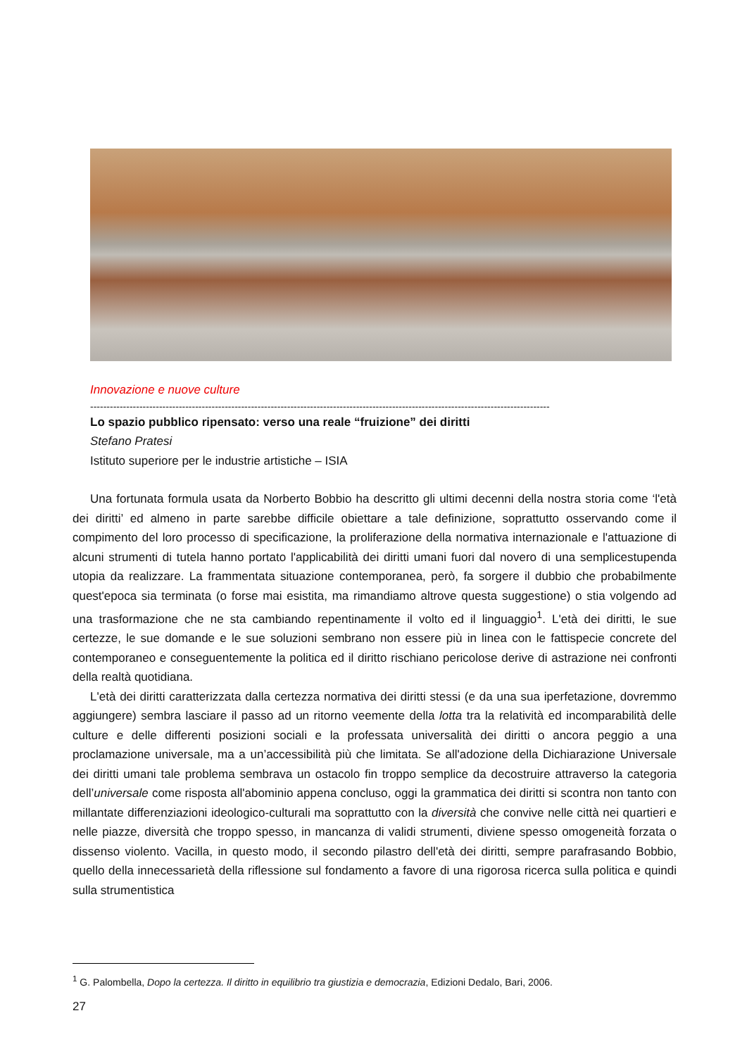Innovazione e nuove culture
--------------------------------------------------------------------------------------------------------------------------------------------
Lo spazio pubblico ripensato: verso una reale “fruizione” dei diritti
Stefano Pratesi
Istituto superiore per le industrie artistiche – ISIA
Una fortunata formula usata da Norberto Bobbio ha descritto gli ultimi decenni della nostra storia come ‘l'età dei diritti’ ed almeno in parte sarebbe difficile obiettare a tale definizione, soprattutto osservando come il compimento del loro processo di specificazione, la proliferazione della normativa internazionale e l'attuazione di alcuni strumenti di tutela hanno portato l'applicabilità dei diritti umani fuori dal novero di una semplicestupenda utopia da realizzare. La frammentata situazione contemporanea, però, fa sorgere il dubbio che probabilmente quest'epoca sia terminata (o forse mai esistita, ma rimandiamo altrove questa suggestione) o stia volgendo ad una trasformazione che ne sta cambiando repentinamente il volto ed il linguaggio<sup>1</sup>. L'età dei diritti, le sue certezze, le sue domande e le sue soluzioni sembrano non essere più in linea con le fattispecie concrete del contemporaneo e conseguentemente la politica ed il diritto rischiano pericolose derive di astrazione nei confronti della realtà quotidiana.
L'età dei diritti caratterizzata dalla certezza normativa dei diritti stessi (e da una sua iperfetazione, dovremmo aggiungere) sembra lasciare il passo ad un ritorno veemente della lotta tra la relatività ed incomparabilità delle culture e delle differenti posizioni sociali e la professata universalità dei diritti o ancora peggio a una proclamazione universale, ma a un’accessibilità più che limitata. Se all'adozione della Dichiarazione Universale dei diritti umani tale problema sembrava un ostacolo fin troppo semplice da decostruire attraverso la categoria dell’universale come risposta all'abominio appena concluso, oggi la grammatica dei diritti si scontra non tanto con millantate differenziazioni ideologico-culturali ma soprattutto con la diversità che convive nelle città nei quartieri e nelle piazze, diversità che troppo spesso, in mancanza di validi strumenti, diviene spesso omogeneità forzata o dissenso violento. Vacilla, in questo modo, il secondo pilastro dell'età dei diritti, sempre parafrasando Bobbio, quello della innecessarietà della riflessione sul fondamento a favore di una rigorosa ricerca sulla politica e quindi sulla strumentistica
<sup>1</sup> G. Palombella, Dopo la certezza. Il diritto in equilibrio tra giustizia e democrazia, Edizioni Dedalo, Bari, 2006.
27